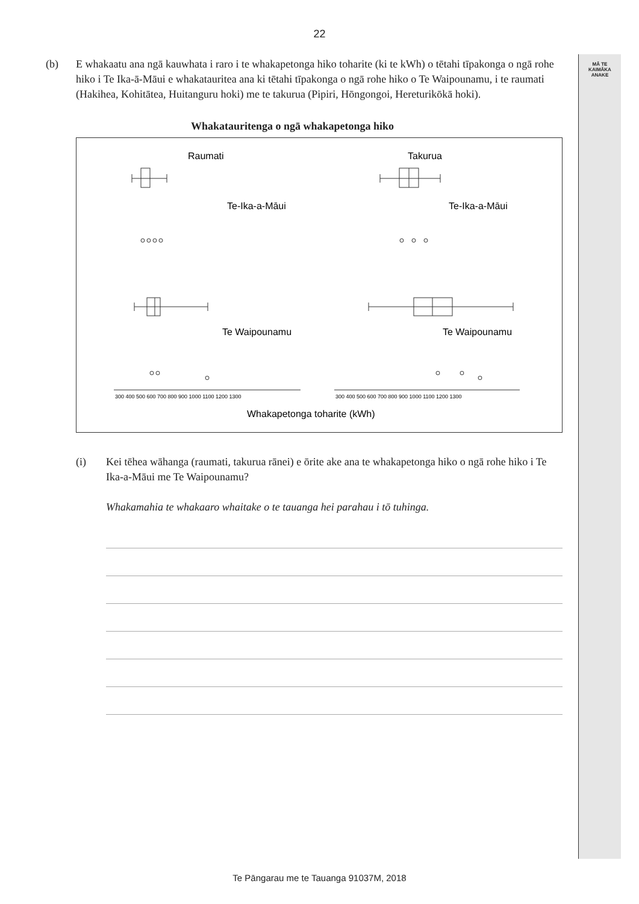MĀ TE
KAIMĀKA
ANAKE
22
(b) E whakaatu ana ngā kauwhata i raro i te whakapetonga hiko toharite (ki te kWh) o tētahi tīpakonga o ngā rohe hiko i Te Ika-ā-Māui e whakatauritea ana ki tētahi tīpakonga o ngā rohe hiko o Te Waipounamu, i te raumati (Hakihea, Kohitātea, Huitanguru hoki) me te takurua (Pipiri, Hōngongoi, Hereturikōkā hoki).
Whakatauritenga o ngā whakapetonga hiko
Raumati
Takurua
Te-Ika-a-Māui
Te-Ika-a-Māui
Te Waipounamu
Te Waipounamu
300 400 500 600 700 800 900 1000 1100 1200 1300
300 400 500 600 700 800 900 1000 1100 1200 1300
Whakapetonga toharite (kWh)
(i) Kei tēhea wāhanga (raumati, takurua rānei) e ōrite ake ana te whakapetonga hiko o ngā rohe hiko i Te Ika-a-Māui me Te Waipounamu?
Whakamahia te whakaaro whaitake o te tauanga hei parahau i tō tuhinga.
Te Pāngarau me te Tauanga 91037M, 2018